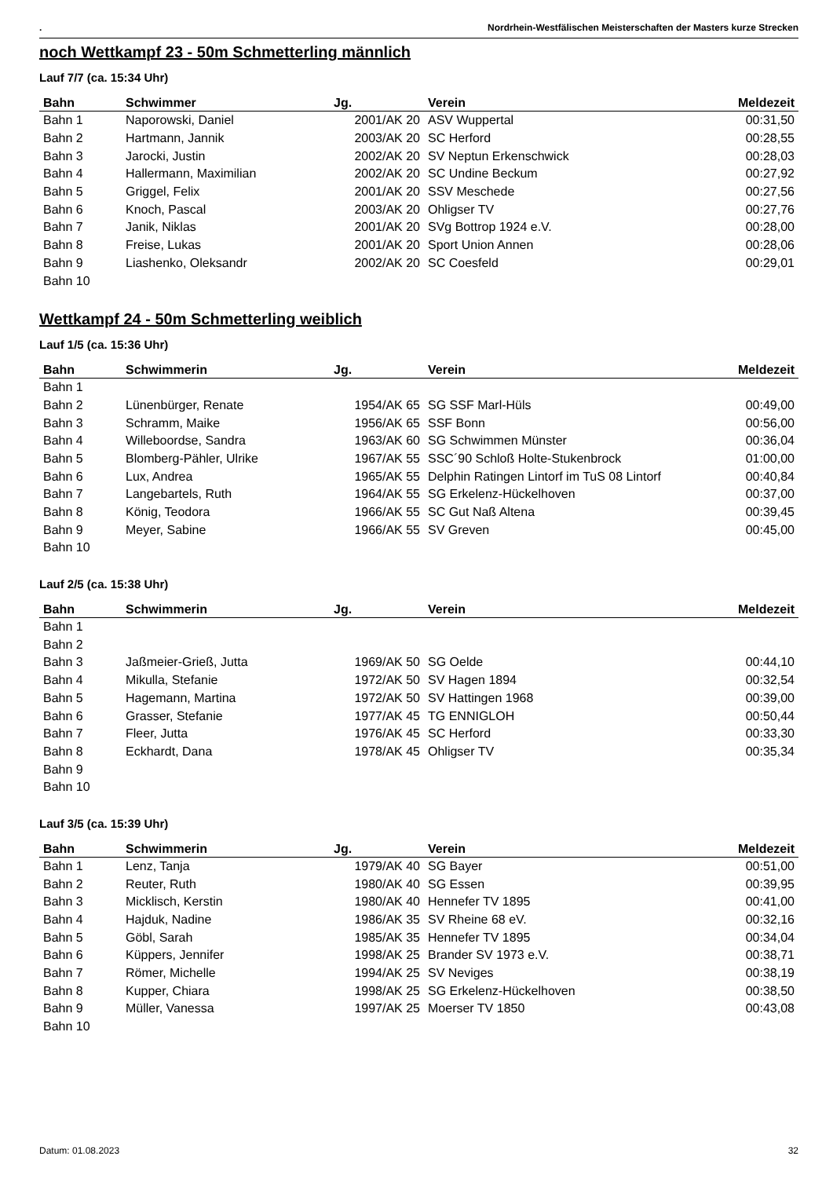. Nordrhein-Westfälischen Meisterschaften der Masters kurze Strecken
noch Wettkampf 23 - 50m Schmetterling männlich
Lauf 7/7 (ca. 15:34 Uhr)
| Bahn | Schwimmer | Jg. | Verein | Meldezeit |
| --- | --- | --- | --- | --- |
| Bahn 1 | Naporowski, Daniel | 2001/AK 20 | ASV Wuppertal | 00:31,50 |
| Bahn 2 | Hartmann, Jannik | 2003/AK 20 | SC Herford | 00:28,55 |
| Bahn 3 | Jarocki, Justin | 2002/AK 20 | SV Neptun Erkenschwick | 00:28,03 |
| Bahn 4 | Hallermann, Maximilian | 2002/AK 20 | SC Undine Beckum | 00:27,92 |
| Bahn 5 | Griggel, Felix | 2001/AK 20 | SSV Meschede | 00:27,56 |
| Bahn 6 | Knoch, Pascal | 2003/AK 20 | Ohligser TV | 00:27,76 |
| Bahn 7 | Janik, Niklas | 2001/AK 20 | SVg Bottrop 1924 e.V. | 00:28,00 |
| Bahn 8 | Freise, Lukas | 2001/AK 20 | Sport Union Annen | 00:28,06 |
| Bahn 9 | Liashenko, Oleksandr | 2002/AK 20 | SC Coesfeld | 00:29,01 |
| Bahn 10 | | | | |
Wettkampf 24 - 50m Schmetterling weiblich
Lauf 1/5 (ca. 15:36 Uhr)
| Bahn | Schwimmerin | Jg. | Verein | Meldezeit |
| --- | --- | --- | --- | --- |
| Bahn 1 | | | | |
| Bahn 2 | Lünenbürger, Renate | 1954/AK 65 | SG SSF Marl-Hüls | 00:49,00 |
| Bahn 3 | Schramm, Maike | 1956/AK 65 | SSF Bonn | 00:56,00 |
| Bahn 4 | Willeboordse, Sandra | 1963/AK 60 | SG Schwimmen Münster | 00:36,04 |
| Bahn 5 | Blomberg-Pähler, Ulrike | 1967/AK 55 | SSC´90 Schloß Holte-Stukenbrock | 01:00,00 |
| Bahn 6 | Lux, Andrea | 1965/AK 55 | Delphin Ratingen Lintorf im TuS 08 Lintorf | 00:40,84 |
| Bahn 7 | Langebartels, Ruth | 1964/AK 55 | SG Erkelenz-Hückelhoven | 00:37,00 |
| Bahn 8 | König, Teodora | 1966/AK 55 | SC Gut Naß Altena | 00:39,45 |
| Bahn 9 | Meyer, Sabine | 1966/AK 55 | SV Greven | 00:45,00 |
| Bahn 10 | | | | |
Lauf 2/5 (ca. 15:38 Uhr)
| Bahn | Schwimmerin | Jg. | Verein | Meldezeit |
| --- | --- | --- | --- | --- |
| Bahn 1 | | | | |
| Bahn 2 | | | | |
| Bahn 3 | Jaßmeier-Grieß, Jutta | 1969/AK 50 | SG Oelde | 00:44,10 |
| Bahn 4 | Mikulla, Stefanie | 1972/AK 50 | SV Hagen 1894 | 00:32,54 |
| Bahn 5 | Hagemann, Martina | 1972/AK 50 | SV Hattingen 1968 | 00:39,00 |
| Bahn 6 | Grasser, Stefanie | 1977/AK 45 | TG ENNIGLOH | 00:50,44 |
| Bahn 7 | Fleer, Jutta | 1976/AK 45 | SC Herford | 00:33,30 |
| Bahn 8 | Eckhardt, Dana | 1978/AK 45 | Ohligser TV | 00:35,34 |
| Bahn 9 | | | | |
| Bahn 10 | | | | |
Lauf 3/5 (ca. 15:39 Uhr)
| Bahn | Schwimmerin | Jg. | Verein | Meldezeit |
| --- | --- | --- | --- | --- |
| Bahn 1 | Lenz, Tanja | 1979/AK 40 | SG Bayer | 00:51,00 |
| Bahn 2 | Reuter, Ruth | 1980/AK 40 | SG Essen | 00:39,95 |
| Bahn 3 | Micklisch, Kerstin | 1980/AK 40 | Hennefer TV 1895 | 00:41,00 |
| Bahn 4 | Hajduk, Nadine | 1986/AK 35 | SV Rheine 68 eV. | 00:32,16 |
| Bahn 5 | Göbl, Sarah | 1985/AK 35 | Hennefer TV 1895 | 00:34,04 |
| Bahn 6 | Küppers, Jennifer | 1998/AK 25 | Brander SV 1973 e.V. | 00:38,71 |
| Bahn 7 | Römer, Michelle | 1994/AK 25 | SV Neviges | 00:38,19 |
| Bahn 8 | Kupper, Chiara | 1998/AK 25 | SG Erkelenz-Hückelhoven | 00:38,50 |
| Bahn 9 | Müller, Vanessa | 1997/AK 25 | Moerser TV 1850 | 00:43,08 |
| Bahn 10 | | | | |
Datum: 01.08.2023 32